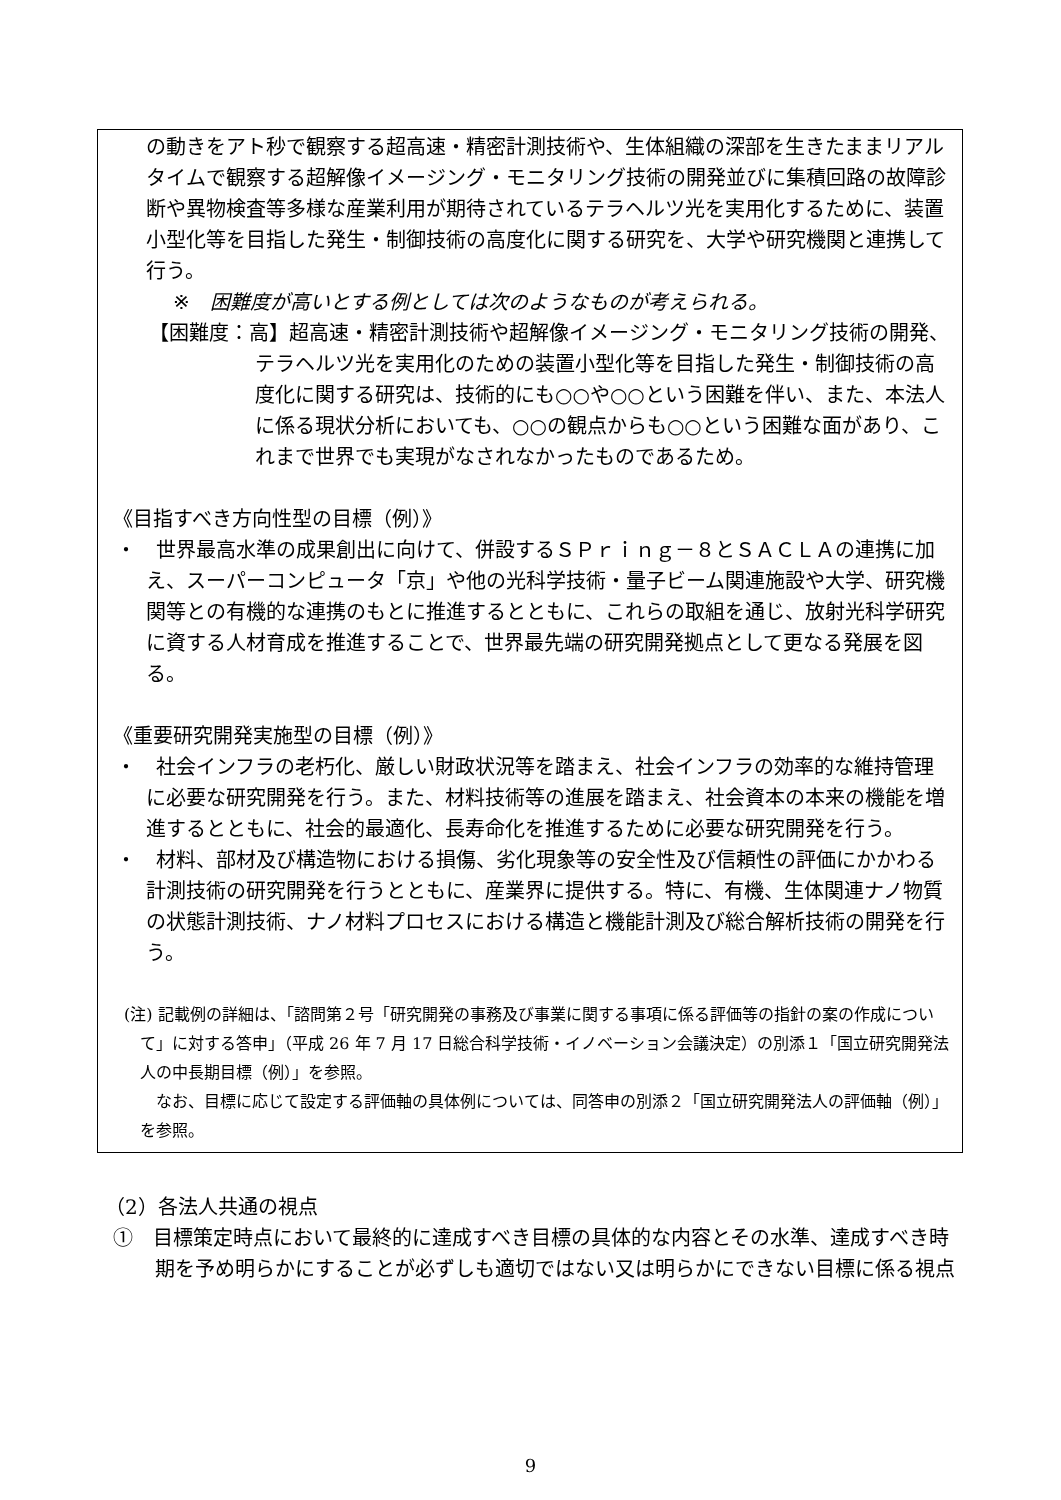の動きをアト秒で観察する超高速・精密計測技術や、生体組織の深部を生きたままリアルタイムで観察する超解像イメージング・モニタリング技術の開発並びに集積回路の故障診断や異物検査等多様な産業利用が期待されているテラヘルツ光を実用化するために、装置小型化等を目指した発生・制御技術の高度化に関する研究を、大学や研究機関と連携して行う。
※　困難度が高いとする例としては次のようなものが考えられる。
【困難度：高】超高速・精密計測技術や超解像イメージング・モニタリング技術の開発、テラヘルツ光を実用化のための装置小型化等を目指した発生・制御技術の高度化に関する研究は、技術的にも○○や○○という困難を伴い、また、本法人に係る現状分析においても、○○の観点からも○○という困難な面があり、これまで世界でも実現がなされなかったものであるため。
《目指すべき方向性型の目標（例）》
・　世界最高水準の成果創出に向けて、併設するＳＰｒｉｎｇ－８とＳＡＣＬＡの連携に加え、スーパーコンピュータ「京」や他の光科学技術・量子ビーム関連施設や大学、研究機関等との有機的な連携のもとに推進するとともに、これらの取組を通じ、放射光科学研究に資する人材育成を推進することで、世界最先端の研究開発拠点として更なる発展を図る。
《重要研究開発実施型の目標（例）》
・　社会インフラの老朽化、厳しい財政状況等を踏まえ、社会インフラの効率的な維持管理に必要な研究開発を行う。また、材料技術等の進展を踏まえ、社会資本の本来の機能を増進するとともに、社会的最適化、長寿命化を推進するために必要な研究開発を行う。
・　材料、部材及び構造物における損傷、劣化現象等の安全性及び信頼性の評価にかかわる計測技術の研究開発を行うとともに、産業界に提供する。特に、有機、生体関連ナノ物質の状態計測技術、ナノ材料プロセスにおける構造と機能計測及び総合解析技術の開発を行う。
(注) 記載例の詳細は、「諮問第２号「研究開発の事務及び事業に関する事項に係る評価等の指針の案の作成について」に対する答申」（平成 26 年 7 月 17 日総合科学技術・イノベーション会議決定）の別添１「国立研究開発法人の中長期目標（例）」を参照。
なお、目標に応じて設定する評価軸の具体例については、同答申の別添２「国立研究開発法人の評価軸（例）」を参照。
（2）各法人共通の視点
①　目標策定時点において最終的に達成すべき目標の具体的な内容とその水準、達成すべき時期を予め明らかにすることが必ずしも適切ではない又は明らかにできない目標に係る視点
9